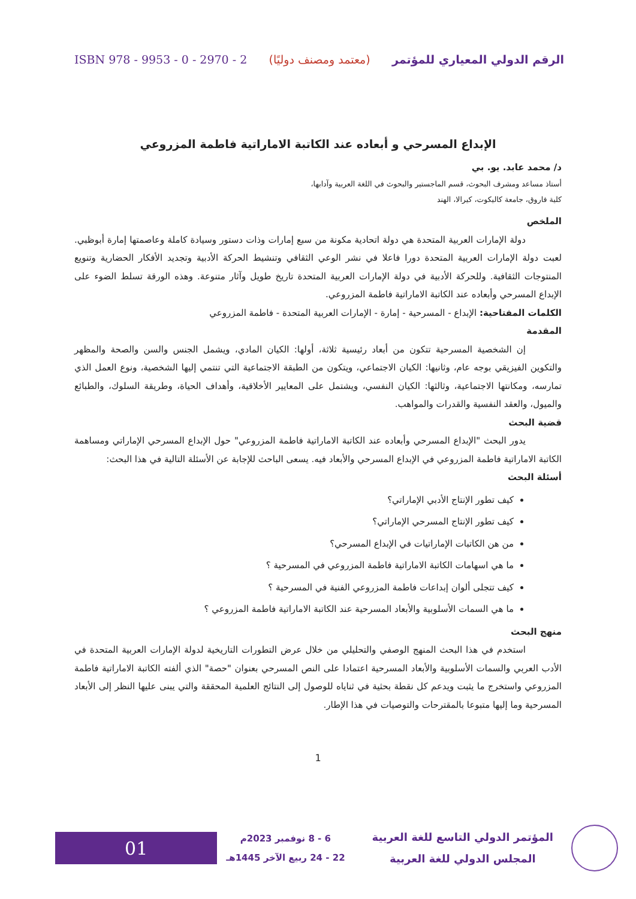ISBN 978 - 9953 - 0 - 2970 - 2 (معتمد ومصنف دوليًا) الرقم الدولي المعياري للمؤتمر
الإبداع المسرحي و أبعاده عند الكاتبة الاماراتية فاطمة المزروعي
د/ محمد عابد. يو. بي
أستاذ مساعد ومشرف البحوث، قسم الماجستير والبحوث في اللغة العربية وآدابها،
كلية فاروق، جامعة كاليكوت، كيرالا، الهند
الملخص
دولة الإمارات العربية المتحدة هي دولة اتحادية مكونة من سبع إمارات وذات دستور وسيادة كاملة وعاصمتها إمارة أبوظبي. لعبت دولة الإمارات العربية المتحدة دورا فاعلا في نشر الوعي الثقافي وتنشيط الحركة الأدبية وتجديد الأفكار الحضارية وتنويع المنتوجات الثقافية. وللحركة الأدبية في دولة الإمارات العربية المتحدة تاريخ طويل وآثار متنوعة. وهذه الورقة تسلط الضوء على الإبداع المسرحي وأبعاده عند الكاتبة الاماراتية فاطمة المزروعي.
الكلمات المفتاحية: الإبداع - المسرحية - إمارة - الإمارات العربية المتحدة - فاطمة المزروعي
المقدمة
إن الشخصية المسرحية تتكون من أبعاد رئيسية ثلاثة، أولها: الكيان المادي، ويشمل الجنس والسن والصحة والمظهر والتكوين الفيزيقي بوجه عام، وثانيها: الكيان الاجتماعي، ويتكون من الطبقة الاجتماعية التي تنتمي إليها الشخصية، ونوع العمل الذي تمارسه، ومكانتها الاجتماعية، وثالثها: الكيان النفسي، ويشتمل على المعايير الأخلاقية، وأهداف الحياة، وطريقة السلوك، والطبائع والميول، والعقد النفسية والقدرات والمواهب.
قضية البحث
يدور البحث "الإبداع المسرحي وأبعاده عند الكاتبة الاماراتية فاطمة المزروعي" حول الإبداع المسرحي الإماراتي ومساهمة الكاتبة الاماراتية فاطمة المزروعي في الإبداع المسرحي والأبعاد فيه. يسعى الباحث للإجابة عن الأسئلة التالية في هذا البحث:
أسئلة البحث
كيف تطور الإنتاج الأدبي الإماراتي؟
كيف تطور الإنتاج المسرحي الإماراتي؟
من هن الكاتبات الإماراتيات في الإبداع المسرحي؟
ما هي اسهامات الكاتبة الاماراتية فاطمة المزروعي في المسرحية ؟
كيف تتجلى ألوان إبداعات فاطمة المزروعي الفنية في المسرحية ؟
ما هي السمات الأسلوبية والأبعاد المسرحية عند الكاتبة الاماراتية فاطمة المزروعي ؟
منهج البحث
استخدم في هذا البحث المنهج الوصفي والتحليلي من خلال عرض التطورات التاريخية لدولة الإمارات العربية المتحدة في الأدب العربي والسمات الأسلوبية والأبعاد المسرحية اعتمادا على النص المسرحي بعنوان "حصة" الذي ألفته الكاتبة الاماراتية فاطمة المزروعي واستخرج ما يثبت ويدعم كل نقطة بحثية في ثناياه للوصول إلى النتائج العلمية المحققة والتي يبنى عليها النظر إلى الأبعاد المسرحية وما إليها متبوعا بالمقترحات والتوصيات في هذا الإطار.
1
المؤتمر الدولي التاسع للغة العربية
المجلس الدولي للغة العربية
6 - 8 نوفمبر 2023م
22 - 24 ربيع الآخر 1445هـ
01